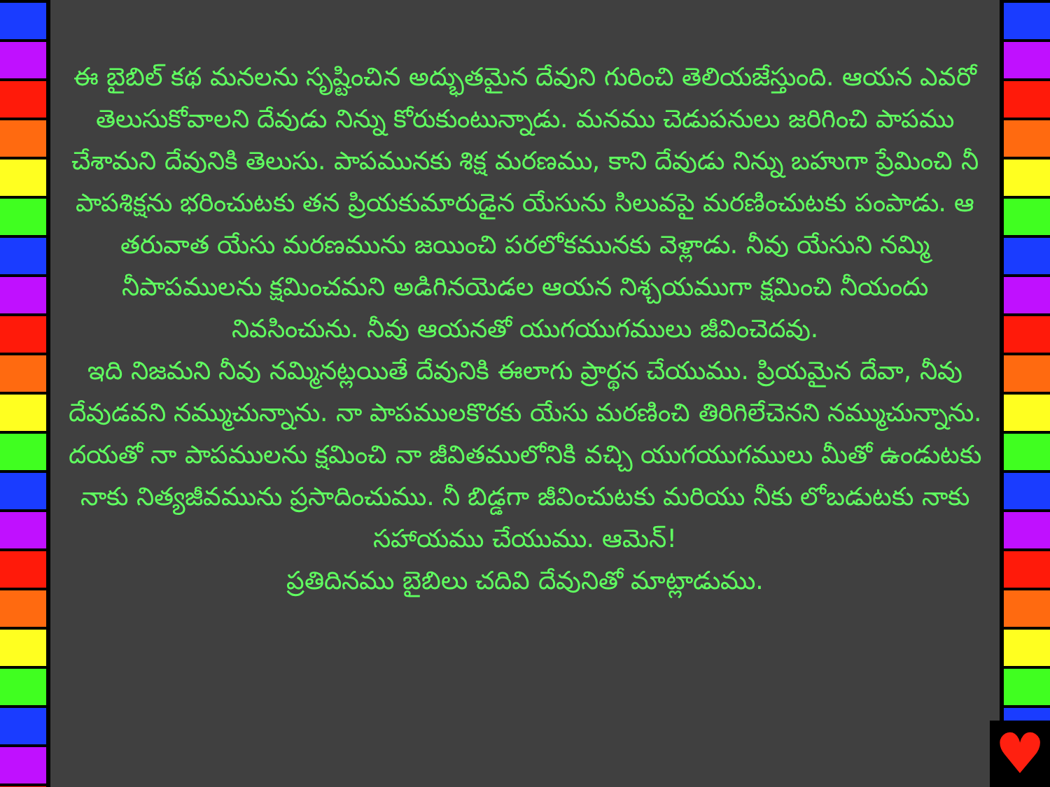♥
ఈ బైబిల్ కథ మనలను సృష్టించిన అద్భుతమైన దేవుని గురించి తెలియజేస్తుంది. ఆయన ఎవరో తెలుసుకోవాలని దేవుడు నిన్ను కోరుకుంటున్నాడు. మనము చెడుపనులు జరిగించి పాపము చేశామని దేవునికి తెలుసు. పాపమునకు శిక్ష మరణము, కాని దేవుడు నిన్ను బహుగా ప్రేమించి నీ పాపశిక్షను భరించుటకు తన ప్రియకుమారుడైన యేసును సిలువపై మరణించుటకు పంపాడు. ఆ తరువాత యేసు మరణమును జయించి పరలోకమునకు వెళ్లాడు. నీవు యేసుని నమ్మి నీపాపములను క్షమించమని అడిగినయెడల ఆయన నిశ్చయముగా క్షమించి నీయందు నివసించును. నీవు ఆయనతో యుగయుగములు జీవించెదవు.
ఇది నిజమని నీవు నమ్మినట్లయితే దేవునికి ఈలాగు ప్రార్థన చేయుము. ప్రియమైన దేవా, నీవు దేవుడవని నమ్ముచున్నాను. నా పాపములకొరకు యేసు మరణించి తిరిగిలేచెనని నమ్ముచున్నాను. దయతో నా పాపములను క్షమించి నా జీవితములోనికి వచ్చి యుగయుగములు మీతో ఉండుటకు నాకు నిత్యజీవమును ప్రసాదించుము. నీ బిడ్డగా జీవించుటకు మరియు నీకు లోబడుటకు నాకు సహాయము చేయుము. ఆమెన్!
ప్రతిదినము బైబిలు చదివి దేవునితో మాట్లాడుము.